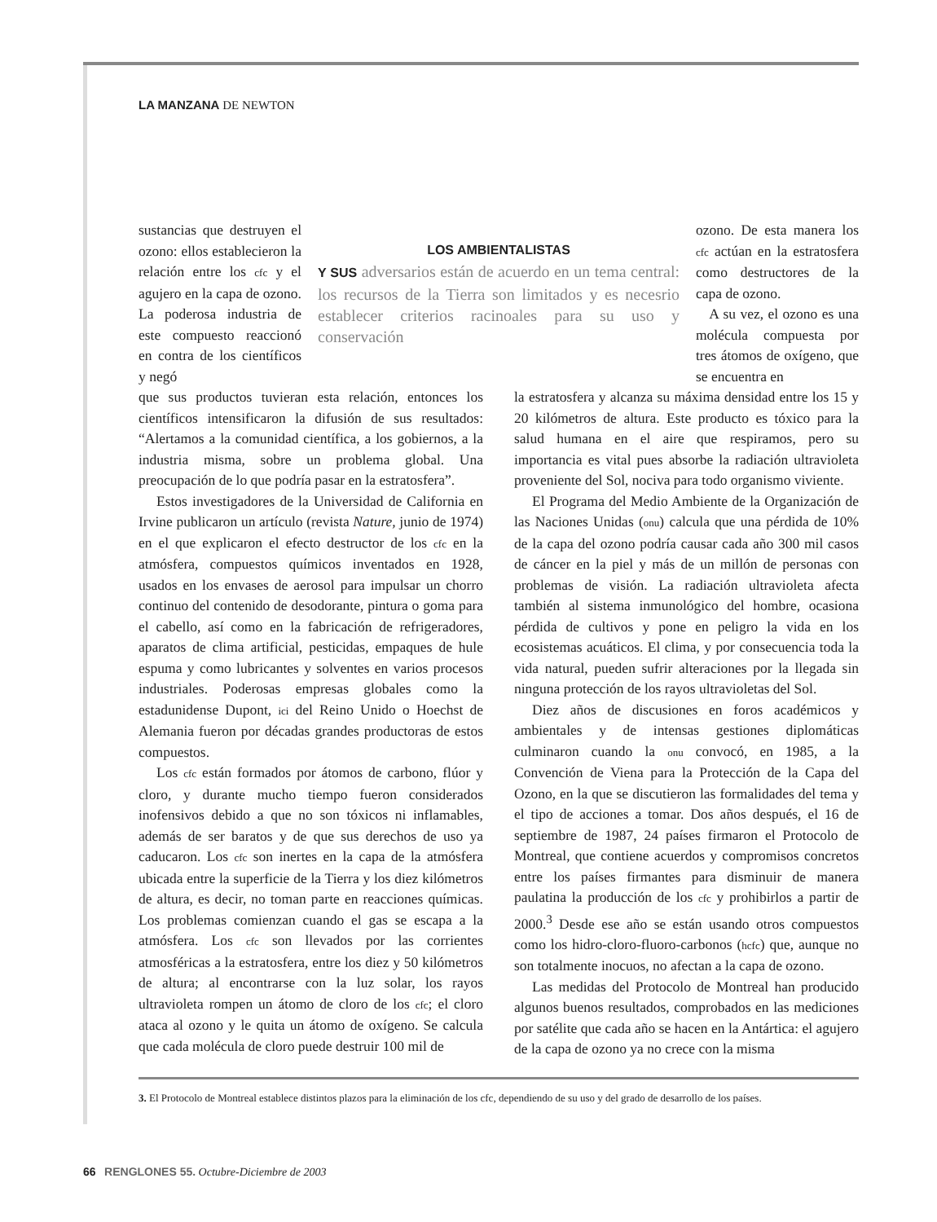LA MANZANA DE NEWTON
sustancias que destruyen el ozono: ellos establecieron la relación entre los cfc y el agujero en la capa de ozono. La poderosa industria de este compuesto reaccionó en contra de los científicos y negó
LOS AMBIENTALISTAS
Y SUS adversarios están de acuerdo en un tema central: los recursos de la Tierra son limitados y es necesrio establecer criterios racinoales para su uso y conservación
ozono. De esta manera los cfc actúan en la estratosfera como destructores de la capa de ozono.
A su vez, el ozono es una molécula compuesta por tres átomos de oxígeno, que se encuentra en
que sus productos tuvieran esta relación, entonces los científicos intensificaron la difusión de sus resultados: “Alertamos a la comunidad científica, a los gobiernos, a la industria misma, sobre un problema global. Una preocupación de lo que podría pasar en la estratosfera”.
Estos investigadores de la Universidad de California en Irvine publicaron un artículo (revista Nature, junio de 1974) en el que explicaron el efecto destructor de los cfc en la atmósfera, compuestos químicos inventados en 1928, usados en los envases de aerosol para impulsar un chorro continuo del contenido de desodorante, pintura o goma para el cabello, así como en la fabricación de refrigeradores, aparatos de clima artificial, pesticidas, empaques de hule espuma y como lubricantes y solventes en varios procesos industriales. Poderosas empresas globales como la estadunidense Dupont, ici del Reino Unido o Hoechst de Alemania fueron por décadas grandes productoras de estos compuestos.
Los cfc están formados por átomos de carbono, flúor y cloro, y durante mucho tiempo fueron considerados inofensivos debido a que no son tóxicos ni inflamables, además de ser baratos y de que sus derechos de uso ya caducaron. Los cfc son inertes en la capa de la atmósfera ubicada entre la superficie de la Tierra y los diez kilómetros de altura, es decir, no toman parte en reacciones químicas. Los problemas comienzan cuando el gas se escapa a la atmósfera. Los cfc son llevados por las corrientes atmosféricas a la estratosfera, entre los diez y 50 kilómetros de altura; al encontrarse con la luz solar, los rayos ultravioleta rompen un átomo de cloro de los cfc; el cloro ataca al ozono y le quita un átomo de oxígeno. Se calcula que cada molécula de cloro puede destruir 100 mil de
la estratosfera y alcanza su máxima densidad entre los 15 y 20 kilómetros de altura. Este producto es tóxico para la salud humana en el aire que respiramos, pero su importancia es vital pues absorbe la radiación ultravioleta proveniente del Sol, nociva para todo organismo viviente.
El Programa del Medio Ambiente de la Organización de las Naciones Unidas (onu) calcula que una pérdida de 10% de la capa del ozono podría causar cada año 300 mil casos de cáncer en la piel y más de un millón de personas con problemas de visión. La radiación ultravioleta afecta también al sistema inmunológico del hombre, ocasiona pérdida de cultivos y pone en peligro la vida en los ecosistemas acuáticos. El clima, y por consecuencia toda la vida natural, pueden sufrir alteraciones por la llegada sin ninguna protección de los rayos ultravioletas del Sol.
Diez años de discusiones en foros académicos y ambientales y de intensas gestiones diplomáticas culminaron cuando la onu convocó, en 1985, a la Convención de Viena para la Protección de la Capa del Ozono, en la que se discutieron las formalidades del tema y el tipo de acciones a tomar. Dos años después, el 16 de septiembre de 1987, 24 países firmaron el Protocolo de Montreal, que contiene acuerdos y compromisos concretos entre los países firmantes para disminuir de manera paulatina la producción de los cfc y prohibirlos a partir de 2000.<sup>3</sup> Desde ese año se están usando otros compuestos como los hidro-cloro-fluoro-carbonos (hcfc) que, aunque no son totalmente inocuos, no afectan a la capa de ozono.
Las medidas del Protocolo de Montreal han producido algunos buenos resultados, comprobados en las mediciones por satélite que cada año se hacen en la Antártica: el agujero de la capa de ozono ya no crece con la misma
3. El Protocolo de Montreal establece distintos plazos para la eliminación de los cfc, dependiendo de su uso y del grado de desarrollo de los países.
66 RENGLONES 55. Octubre-Diciembre de 2003